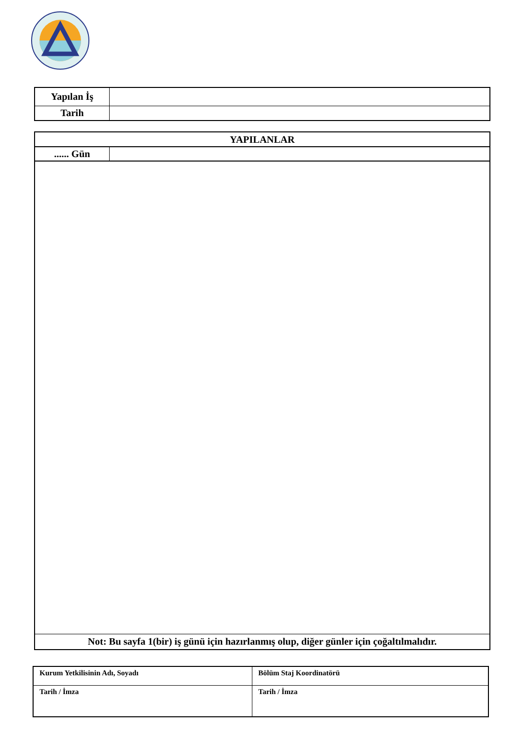| Yapılan İş | |
| Tarih | |
| YAPILANLAR | |
| ...... Gün | |
| Not: Bu sayfa 1(bir) iş günü için hazırlanmış olup, diğer günler için çoğaltılmalıdır. | |
| Kurum Yetkilisinin Adı, Soyadı | Bölüm Staj Koordinatörü |
| Tarih / İmza | Tarih / İmza |